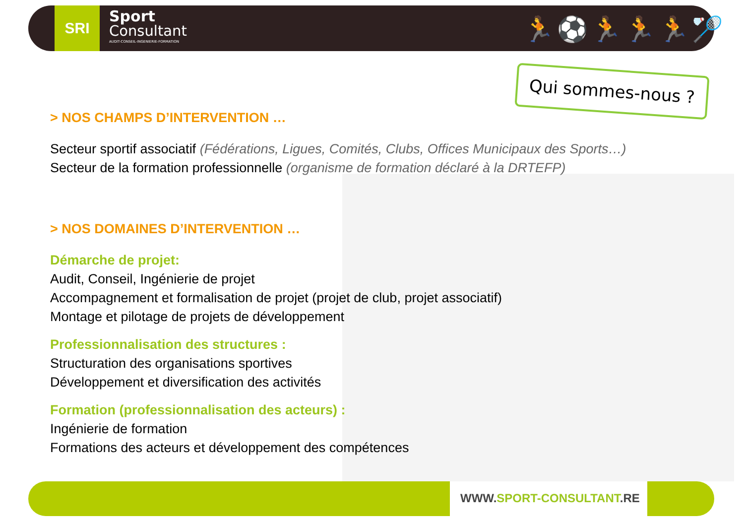SRI
Sport
Consultant
AUDIT-CONSEIL-INGENIERIE-FORMATION
🏃⚽🏃🏃🏃🏸
Qui sommes-nous ?
> NOS CHAMPS D’INTERVENTION …
Secteur sportif associatif (Fédérations, Ligues, Comités, Clubs, Offices Municipaux des Sports…)
Secteur de la formation professionnelle (organisme de formation déclaré à la DRTEFP)
> NOS DOMAINES D’INTERVENTION …
Démarche de projet:
Audit, Conseil, Ingénierie de projet
Accompagnement et formalisation de projet (projet de club, projet associatif)
Montage et pilotage de projets de développement
Professionnalisation des structures :
Structuration des organisations sportives
Développement et diversification des activités
Formation (professionnalisation des acteurs) :
Ingénierie de formation
Formations des acteurs et développement des compétences
WWW.SPORT-CONSULTANT.RE